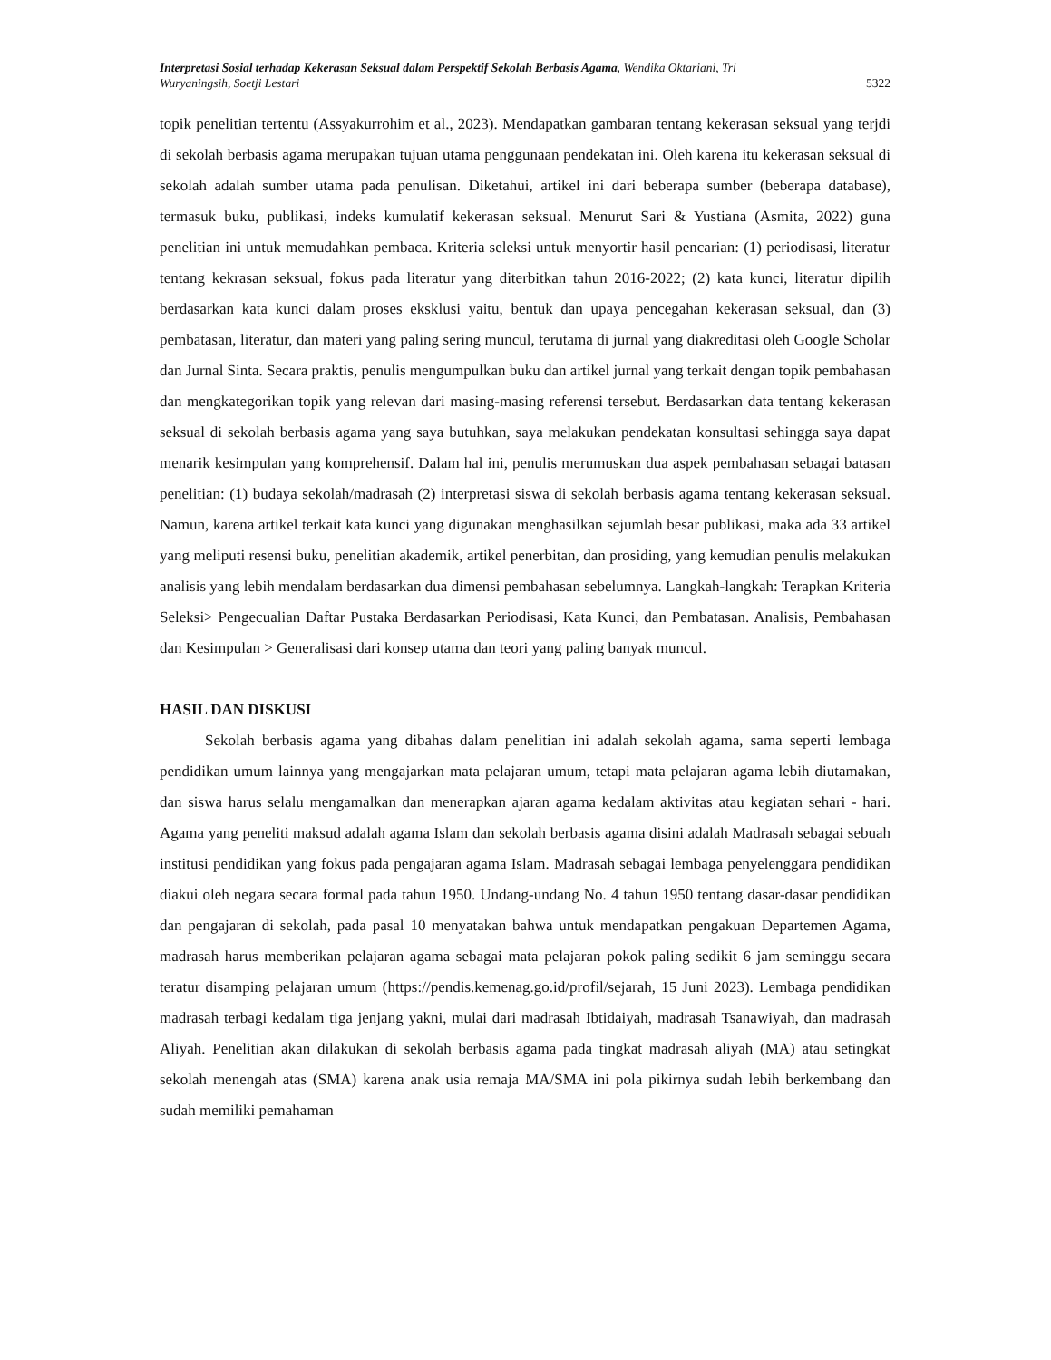Interpretasi Sosial terhadap Kekerasan Seksual dalam Perspektif Sekolah Berbasis Agama, Wendika Oktariani, Tri
Wuryaningsih, Soetji Lestari 5322
topik penelitian tertentu (Assyakurrohim et al., 2023). Mendapatkan gambaran tentang kekerasan seksual yang terjdi di sekolah berbasis agama merupakan tujuan utama penggunaan pendekatan ini. Oleh karena itu kekerasan seksual di sekolah adalah sumber utama pada penulisan. Diketahui, artikel ini dari beberapa sumber (beberapa database), termasuk buku, publikasi, indeks kumulatif kekerasan seksual. Menurut Sari & Yustiana (Asmita, 2022) guna penelitian ini untuk memudahkan pembaca. Kriteria seleksi untuk menyortir hasil pencarian: (1) periodisasi, literatur tentang kekrasan seksual, fokus pada literatur yang diterbitkan tahun 2016-2022; (2) kata kunci, literatur dipilih berdasarkan kata kunci dalam proses eksklusi yaitu, bentuk dan upaya pencegahan kekerasan seksual, dan (3) pembatasan, literatur, dan materi yang paling sering muncul, terutama di jurnal yang diakreditasi oleh Google Scholar dan Jurnal Sinta. Secara praktis, penulis mengumpulkan buku dan artikel jurnal yang terkait dengan topik pembahasan dan mengkategorikan topik yang relevan dari masing-masing referensi tersebut. Berdasarkan data tentang kekerasan seksual di sekolah berbasis agama yang saya butuhkan, saya melakukan pendekatan konsultasi sehingga saya dapat menarik kesimpulan yang komprehensif. Dalam hal ini, penulis merumuskan dua aspek pembahasan sebagai batasan penelitian: (1) budaya sekolah/madrasah (2) interpretasi siswa di sekolah berbasis agama tentang kekerasan seksual. Namun, karena artikel terkait kata kunci yang digunakan menghasilkan sejumlah besar publikasi, maka ada 33 artikel yang meliputi resensi buku, penelitian akademik, artikel penerbitan, dan prosiding, yang kemudian penulis melakukan analisis yang lebih mendalam berdasarkan dua dimensi pembahasan sebelumnya. Langkah-langkah: Terapkan Kriteria Seleksi> Pengecualian Daftar Pustaka Berdasarkan Periodisasi, Kata Kunci, dan Pembatasan. Analisis, Pembahasan dan Kesimpulan > Generalisasi dari konsep utama dan teori yang paling banyak muncul.
HASIL DAN DISKUSI
Sekolah berbasis agama yang dibahas dalam penelitian ini adalah sekolah agama, sama seperti lembaga pendidikan umum lainnya yang mengajarkan mata pelajaran umum, tetapi mata pelajaran agama lebih diutamakan, dan siswa harus selalu mengamalkan dan menerapkan ajaran agama kedalam aktivitas atau kegiatan sehari - hari. Agama yang peneliti maksud adalah agama Islam dan sekolah berbasis agama disini adalah Madrasah sebagai sebuah institusi pendidikan yang fokus pada pengajaran agama Islam. Madrasah sebagai lembaga penyelenggara pendidikan diakui oleh negara secara formal pada tahun 1950. Undang-undang No. 4 tahun 1950 tentang dasar-dasar pendidikan dan pengajaran di sekolah, pada pasal 10 menyatakan bahwa untuk mendapatkan pengakuan Departemen Agama, madrasah harus memberikan pelajaran agama sebagai mata pelajaran pokok paling sedikit 6 jam seminggu secara teratur disamping pelajaran umum (https://pendis.kemenag.go.id/profil/sejarah, 15 Juni 2023). Lembaga pendidikan madrasah terbagi kedalam tiga jenjang yakni, mulai dari madrasah Ibtidaiyah, madrasah Tsanawiyah, dan madrasah Aliyah. Penelitian akan dilakukan di sekolah berbasis agama pada tingkat madrasah aliyah (MA) atau setingkat sekolah menengah atas (SMA) karena anak usia remaja MA/SMA ini pola pikirnya sudah lebih berkembang dan sudah memiliki pemahaman